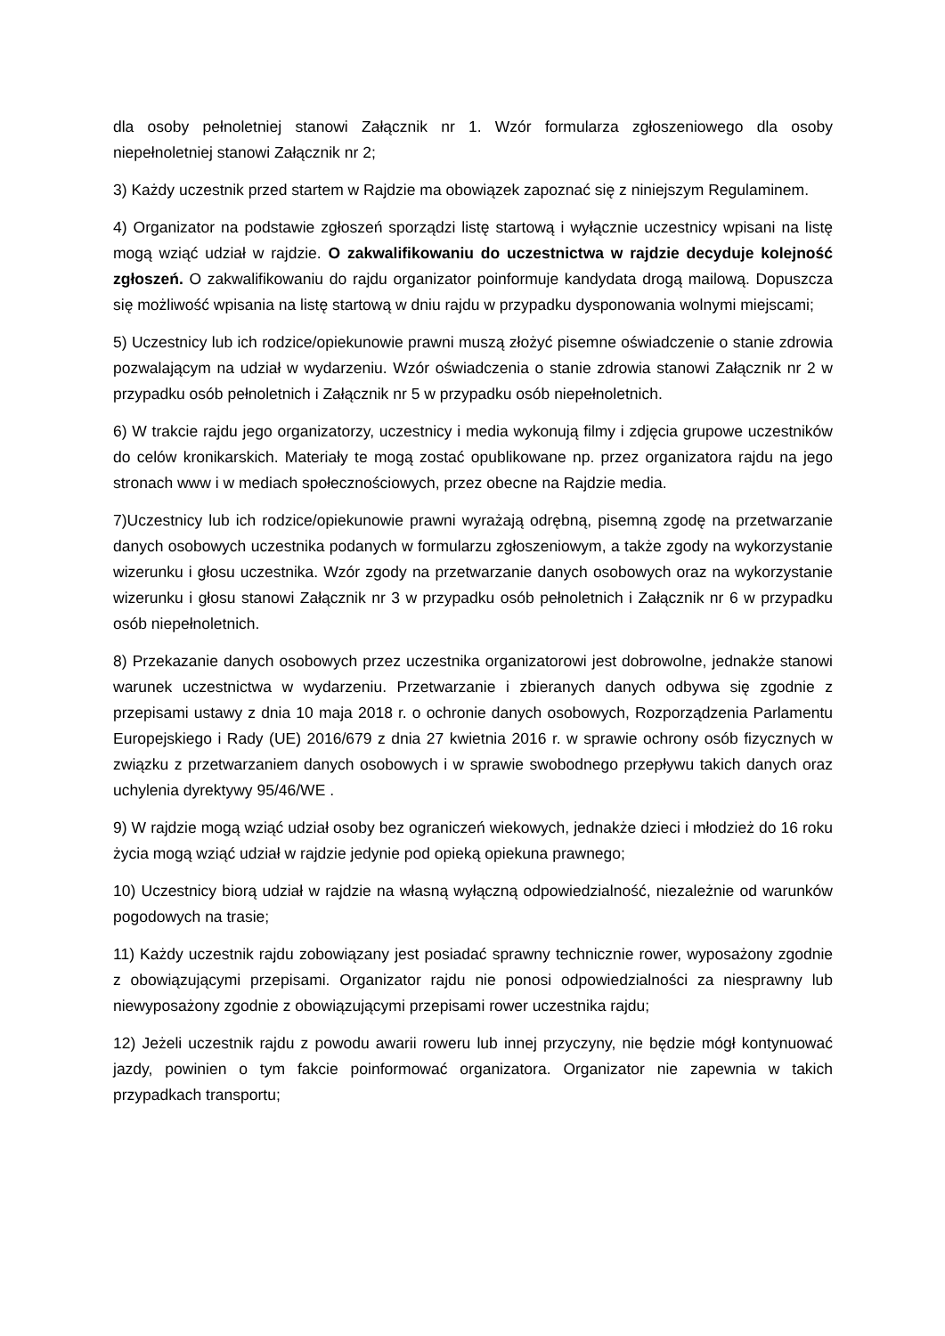dla osoby pełnoletniej stanowi Załącznik nr 1. Wzór formularza zgłoszeniowego dla osoby niepełnoletniej stanowi Załącznik nr 2;
3) Każdy uczestnik przed startem w Rajdzie ma obowiązek zapoznać się z niniejszym Regulaminem.
4) Organizator na podstawie zgłoszeń sporządzi listę startową i wyłącznie uczestnicy wpisani na listę mogą wziąć udział w rajdzie. O zakwalifikowaniu do uczestnictwa w rajdzie decyduje kolejność zgłoszeń. O zakwalifikowaniu do rajdu organizator poinformuje kandydata drogą mailową. Dopuszcza się możliwość wpisania na listę startową w dniu rajdu w przypadku dysponowania wolnymi miejscami;
5) Uczestnicy lub ich rodzice/opiekunowie prawni muszą złożyć pisemne oświadczenie o stanie zdrowia pozwalającym na udział w wydarzeniu. Wzór oświadczenia o stanie zdrowia stanowi Załącznik nr 2 w przypadku osób pełnoletnich i Załącznik nr 5 w przypadku osób niepełnoletnich.
6) W trakcie rajdu jego organizatorzy, uczestnicy i media wykonują filmy i zdjęcia grupowe uczestników do celów kronikarskich. Materiały te mogą zostać opublikowane np. przez organizatora rajdu na jego stronach www i w mediach społecznościowych, przez obecne na Rajdzie media.
7)Uczestnicy lub ich rodzice/opiekunowie prawni wyrażają odrębną, pisemną zgodę na przetwarzanie danych osobowych uczestnika podanych w formularzu zgłoszeniowym, a także zgody na wykorzystanie wizerunku i głosu uczestnika. Wzór zgody na przetwarzanie danych osobowych oraz na wykorzystanie wizerunku i głosu stanowi Załącznik nr 3 w przypadku osób pełnoletnich i Załącznik nr 6 w przypadku osób niepełnoletnich.
8) Przekazanie danych osobowych przez uczestnika organizatorowi jest dobrowolne, jednakże stanowi warunek uczestnictwa w wydarzeniu. Przetwarzanie i zbieranych danych odbywa się zgodnie z przepisami ustawy z dnia 10 maja 2018 r. o ochronie danych osobowych, Rozporządzenia Parlamentu Europejskiego i Rady (UE) 2016/679 z dnia 27 kwietnia 2016 r. w sprawie ochrony osób fizycznych w związku z przetwarzaniem danych osobowych i w sprawie swobodnego przepływu takich danych oraz uchylenia dyrektywy 95/46/WE .
9) W rajdzie mogą wziąć udział osoby bez ograniczeń wiekowych, jednakże dzieci i młodzież do 16 roku życia mogą wziąć udział w rajdzie jedynie pod opieką opiekuna prawnego;
10) Uczestnicy biorą udział w rajdzie na własną wyłączną odpowiedzialność, niezależnie od warunków pogodowych na trasie;
11) Każdy uczestnik rajdu zobowiązany jest posiadać sprawny technicznie rower, wyposażony zgodnie z obowiązującymi przepisami. Organizator rajdu nie ponosi odpowiedzialności za niesprawny lub niewyposażony zgodnie z obowiązującymi przepisami rower uczestnika rajdu;
12) Jeżeli uczestnik rajdu z powodu awarii roweru lub innej przyczyny, nie będzie mógł kontynuować jazdy, powinien o tym fakcie poinformować organizatora. Organizator nie zapewnia w takich przypadkach transportu;